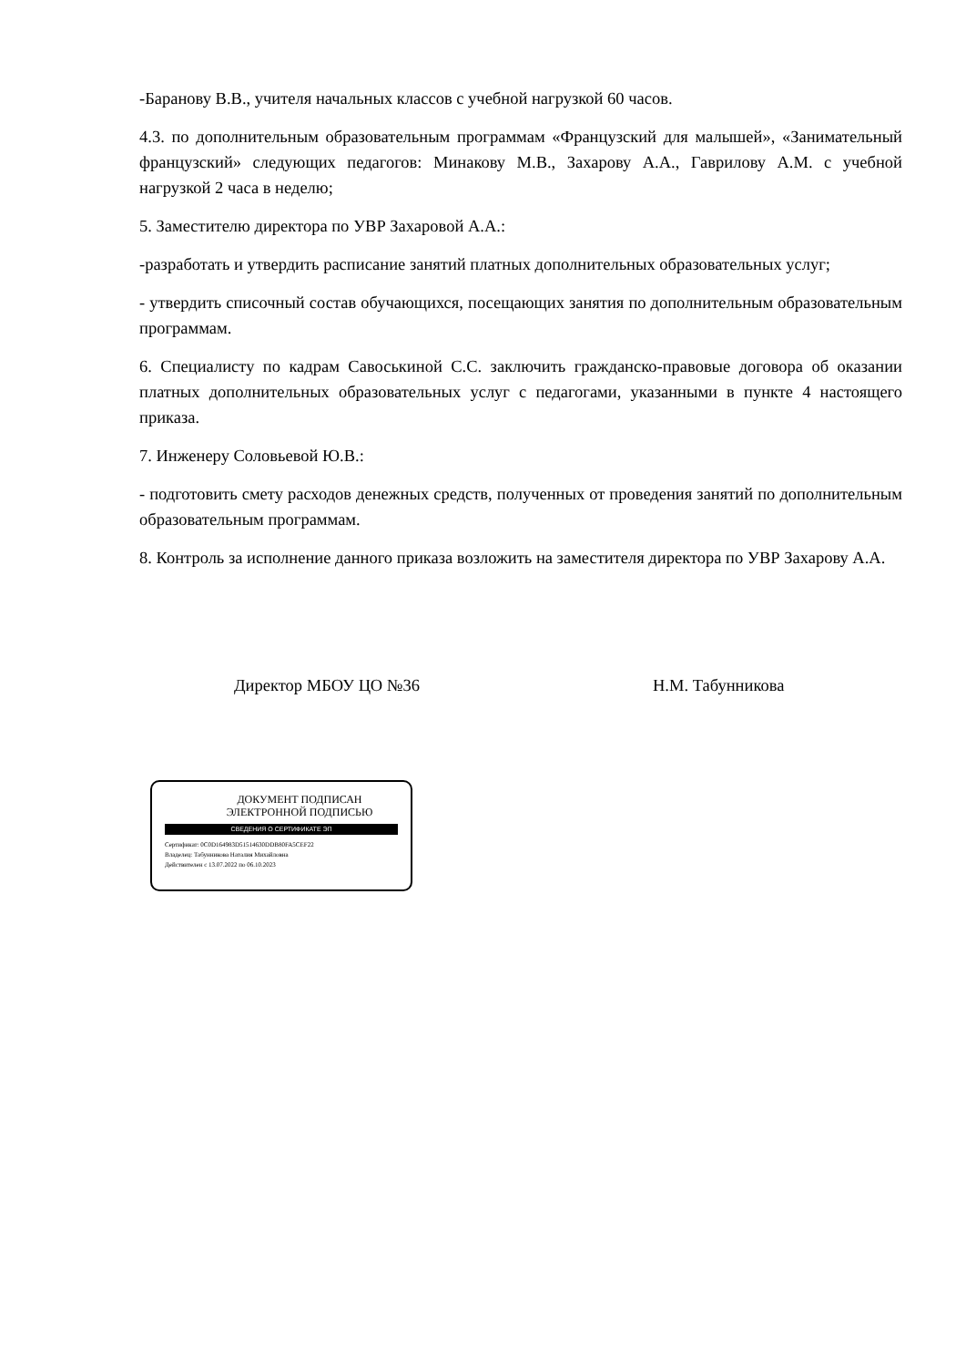-Баранову В.В., учителя начальных классов с учебной нагрузкой 60 часов.
4.3. по дополнительным образовательным программам «Французский для малышей», «Занимательный французский» следующих педагогов: Минакову М.В., Захарову А.А., Гаврилову А.М. с учебной нагрузкой 2 часа в неделю;
5. Заместителю директора по УВР Захаровой А.А.:
-разработать и утвердить расписание занятий платных дополнительных образовательных услуг;
- утвердить списочный состав обучающихся, посещающих занятия по дополнительным образовательным программам.
6. Специалисту по кадрам Савоськиной С.С. заключить гражданско-правовые договора об оказании платных дополнительных образовательных услуг с педагогами, указанными в пункте 4 настоящего приказа.
7. Инженеру Соловьевой Ю.В.:
- подготовить смету расходов денежных средств, полученных от проведения занятий по дополнительным образовательным программам.
8. Контроль за исполнение данного приказа возложить на заместителя директора по УВР Захарову А.А.
Директор МБОУ ЦО №36 Н.М. Табунникова
ДОКУМЕНТ ПОДПИСАН
ЭЛЕКТРОННОЙ ПОДПИСЬЮ
СВЕДЕНИЯ О СЕРТИФИКАТЕ ЭП
Сертификат: 0C0D164983D51514630DDB80FA5CEF22
Владелец: Табунникова Наталия Михайловна
Действителен с 13.07.2022 по 06.10.2023